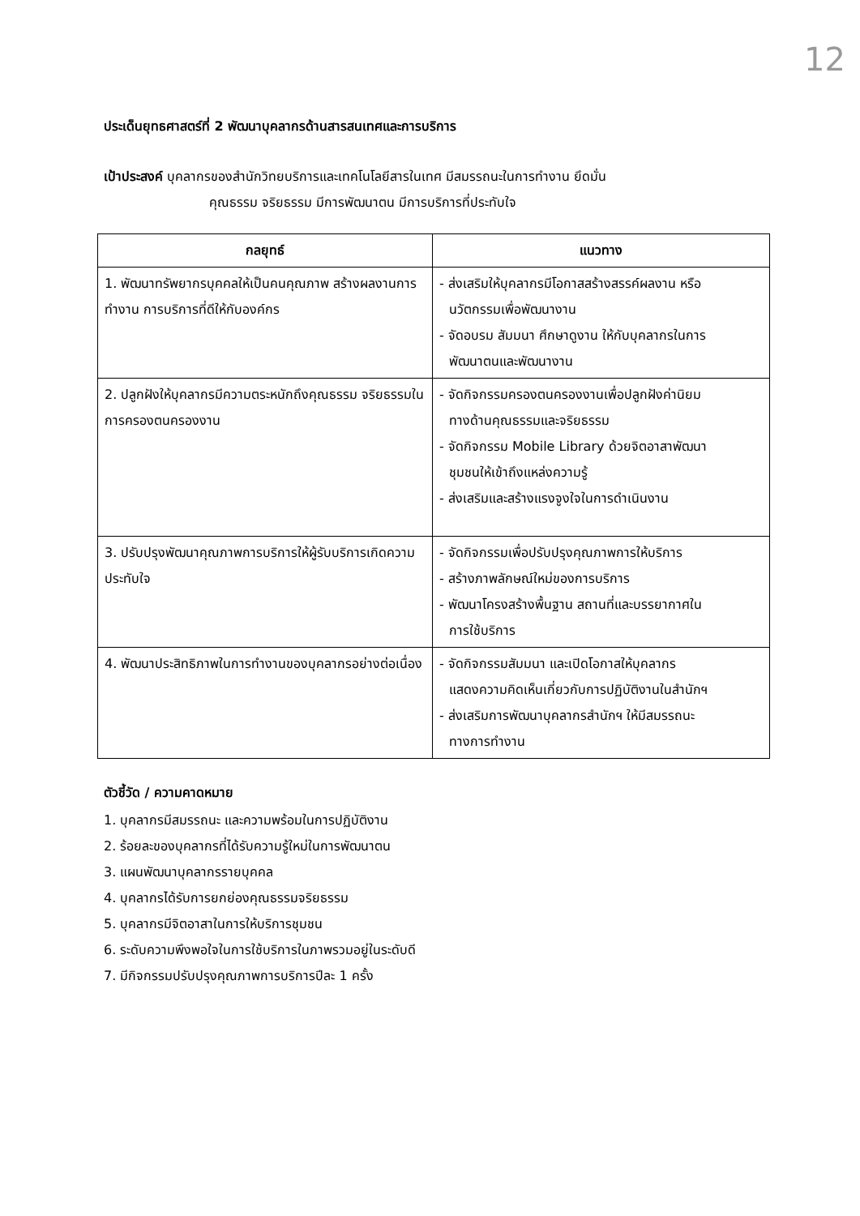12
ประเด็นยุทธศาสตร์ที่ 2 พัฒนาบุคลากรด้านสารสนเทศและการบริการ
เป้าประสงค์ บุคลากรของสำนักวิทยบริการและเทคโนโลยีสารในเทศ มีสมรรถนะในการทำงาน ยึดมั่น
คุณธรรม จริยธรรม มีการพัฒนาตน มีการบริการที่ประทับใจ
| กลยุทธ์ | แนวทาง |
| --- | --- |
| 1. พัฒนาทรัพยากรบุคคลให้เป็นคนคุณภาพ สร้างผลงานการทำงาน การบริการที่ดีให้กับองค์กร | - ส่งเสริมให้บุคลากรมีโอกาสสร้างสรรค์ผลงาน หรือ นวัตกรรมเพื่อพัฒนางาน - จัดอบรม สัมมนา ศึกษาดูงาน ให้กับบุคลากรในการ พัฒนาตนและพัฒนางาน |
| 2. ปลูกฝังให้บุคลากรมีความตระหนักถึงคุณธรรม จริยธรรมในการครองตนครองงาน | - จัดกิจกรรมครองตนครองงานเพื่อปลูกฝังค่านิยม ทางด้านคุณธรรมและจริยธรรม - จัดกิจกรรม Mobile Library ด้วยจิตอาสาพัฒนา ชุมชนให้เข้าถึงแหล่งความรู้ - ส่งเสริมและสร้างแรงจูงใจในการดำเนินงาน |
| 3. ปรับปรุงพัฒนาคุณภาพการบริการให้ผู้รับบริการเกิดความประทับใจ | - จัดกิจกรรมเพื่อปรับปรุงคุณภาพการให้บริการ - สร้างภาพลักษณ์ใหม่ของการบริการ - พัฒนาโครงสร้างพื้นฐาน สถานที่และบรรยากาศใน การใช้บริการ |
| 4. พัฒนาประสิทธิภาพในการทำงานของบุคลากรอย่างต่อเนื่อง | - จัดกิจกรรมสัมมนา และเปิดโอกาสให้บุคลากร แสดงความคิดเห็นเกี่ยวกับการปฏิบัติงานในสำนักฯ - ส่งเสริมการพัฒนาบุคลากรสำนักฯ ให้มีสมรรถนะ ทางการทำงาน |
ตัวชี้วัด / ความคาดหมาย
1. บุคลากรมีสมรรถนะ และความพร้อมในการปฏิบัติงาน
2. ร้อยละของบุคลากรที่ได้รับความรู้ใหม่ในการพัฒนาตน
3. แผนพัฒนาบุคลากรรายบุคคล
4. บุคลากรได้รับการยกย่องคุณธรรมจริยธรรม
5. บุคลากรมีจิตอาสาในการให้บริการชุมชน
6. ระดับความพึงพอใจในการใช้บริการในภาพรวมอยู่ในระดับดี
7. มีกิจกรรมปรับปรุงคุณภาพการบริการปีละ 1 ครั้ง